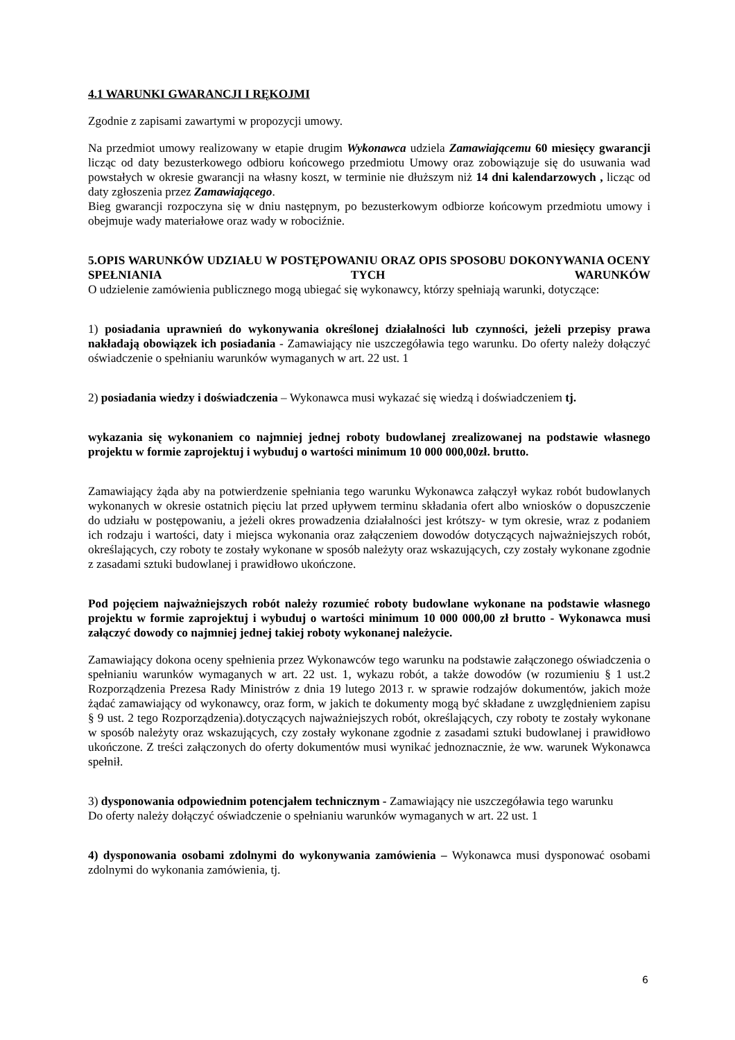4.1 WARUNKI GWARANCJI I RĘKOJMI
Zgodnie z zapisami zawartymi w propozycji umowy.
Na przedmiot umowy realizowany w etapie drugim Wykonawca udziela Zamawiającemu 60 miesięcy gwarancji licząc od daty bezusterkowego odbioru końcowego przedmiotu Umowy oraz zobowiązuje się do usuwania wad powstałych w okresie gwarancji na własny koszt, w terminie nie dłuższym niż 14 dni kalendarzowych , licząc od daty zgłoszenia przez Zamawiającego.
Bieg gwarancji rozpoczyna się w dniu następnym, po bezusterkowym odbiorze końcowym przedmiotu umowy i obejmuje wady materiałowe oraz wady w robociźnie.
5.OPIS WARUNKÓW UDZIAŁU W POSTĘPOWANIU ORAZ OPIS SPOSOBU DOKONYWANIA OCENY SPEŁNIANIA TYCH WARUNKÓW
O udzielenie zamówienia publicznego mogą ubiegać się wykonawcy, którzy spełniają warunki, dotyczące:
1) posiadania uprawnień do wykonywania określonej działalności lub czynności, jeżeli przepisy prawa nakładają obowiązek ich posiadania - Zamawiający nie uszczegóławia tego warunku. Do oferty należy dołączyć oświadczenie o spełnianiu warunków wymaganych w art. 22 ust. 1
2) posiadania wiedzy i doświadczenia – Wykonawca musi wykazać się wiedzą i doświadczeniem tj.
wykazania się wykonaniem co najmniej jednej roboty budowlanej zrealizowanej na podstawie własnego projektu w formie zaprojektuj i wybuduj o wartości minimum 10 000 000,00zł. brutto.
Zamawiający żąda aby na potwierdzenie spełniania tego warunku Wykonawca załączył wykaz robót budowlanych wykonanych w okresie ostatnich pięciu lat przed upływem terminu składania ofert albo wniosków o dopuszczenie do udziału w postępowaniu, a jeżeli okres prowadzenia działalności jest krótszy- w tym okresie, wraz z podaniem ich rodzaju i wartości, daty i miejsca wykonania oraz załączeniem dowodów dotyczących najważniejszych robót, określających, czy roboty te zostały wykonane w sposób należyty oraz wskazujących, czy zostały wykonane zgodnie z zasadami sztuki budowlanej i prawidłowo ukończone.
Pod pojęciem najważniejszych robót należy rozumieć roboty budowlane wykonane na podstawie własnego projektu w formie zaprojektuj i wybuduj o wartości minimum 10 000 000,00 zł brutto - Wykonawca musi załączyć dowody co najmniej jednej takiej roboty wykonanej należycie.
Zamawiający dokona oceny spełnienia przez Wykonawców tego warunku na podstawie załączonego oświadczenia o spełnianiu warunków wymaganych w art. 22 ust. 1, wykazu robót, a także dowodów (w rozumieniu § 1 ust.2 Rozporządzenia Prezesa Rady Ministrów z dnia 19 lutego 2013 r. w sprawie rodzajów dokumentów, jakich może żądać zamawiający od wykonawcy, oraz form, w jakich te dokumenty mogą być składane z uwzględnieniem zapisu § 9 ust. 2 tego Rozporządzenia).dotyczących najważniejszych robót, określających, czy roboty te zostały wykonane w sposób należyty oraz wskazujących, czy zostały wykonane zgodnie z zasadami sztuki budowlanej i prawidłowo ukończone. Z treści załączonych do oferty dokumentów musi wynikać jednoznacznie, że ww. warunek Wykonawca spełnił.
3) dysponowania odpowiednim potencjałem technicznym - Zamawiający nie uszczegóławia tego warunku Do oferty należy dołączyć oświadczenie o spełnianiu warunków wymaganych w art. 22 ust. 1
4) dysponowania osobami zdolnymi do wykonywania zamówienia – Wykonawca musi dysponować osobami zdolnymi do wykonania zamówienia, tj.
6